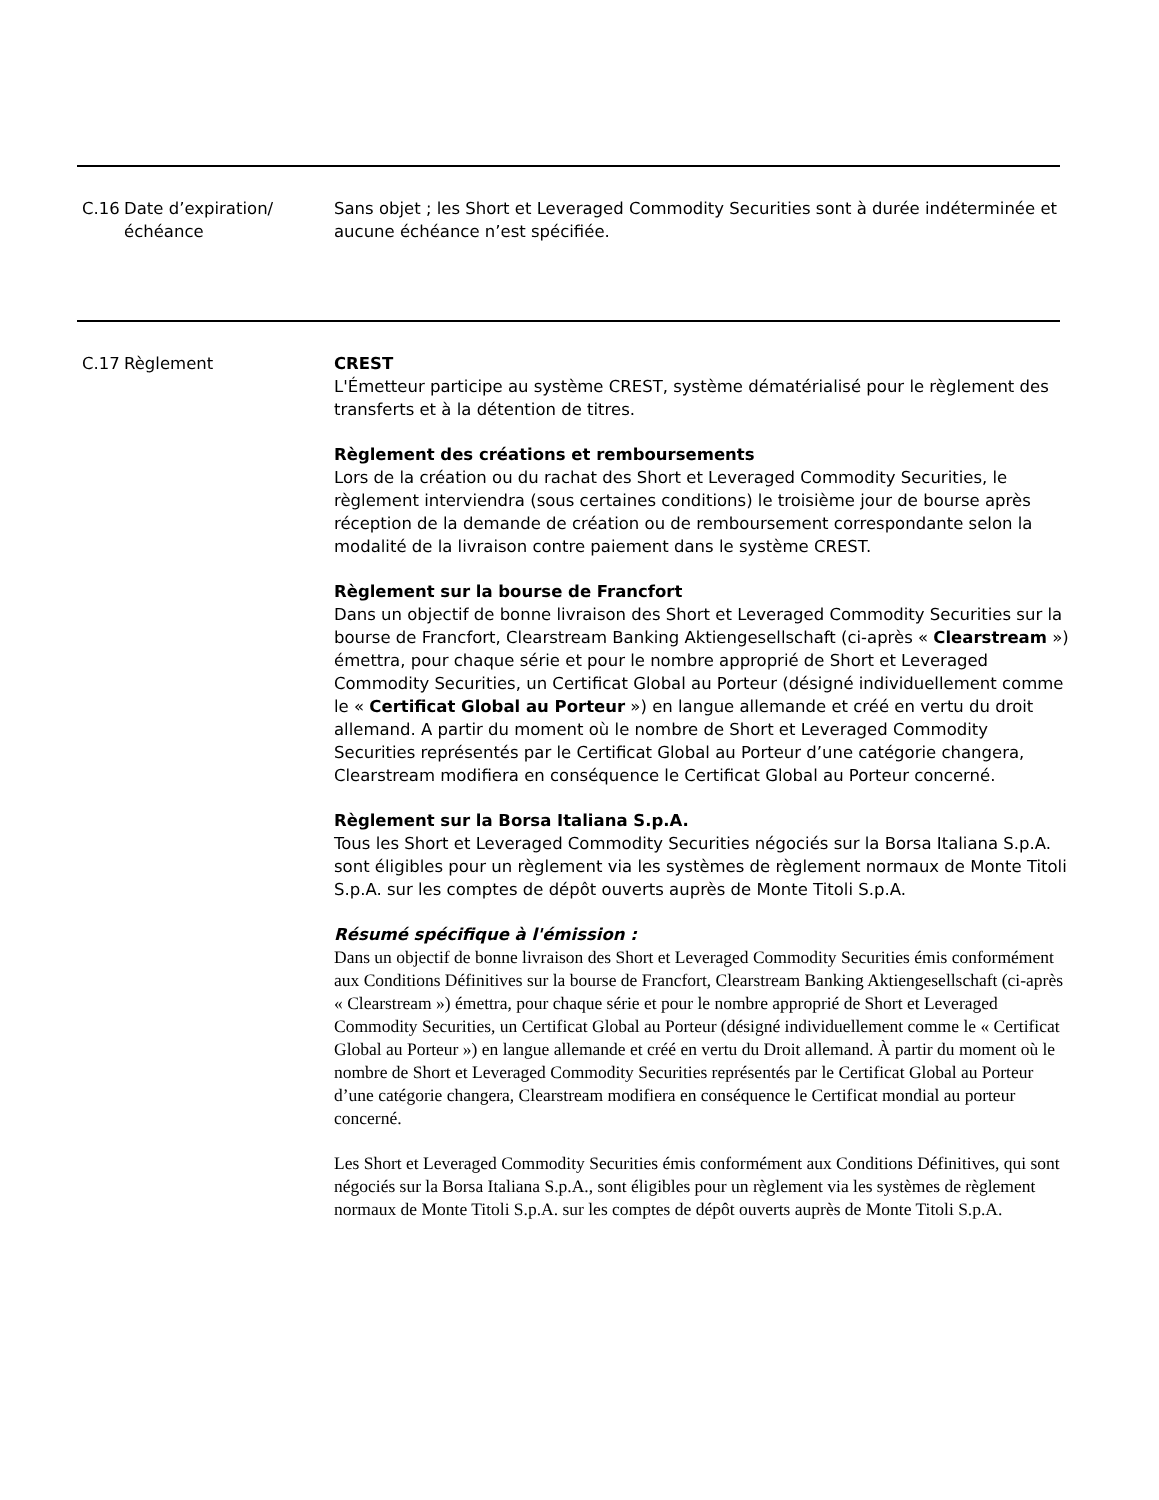C.16 Date d’expiration/échéance
Sans objet ; les Short et Leveraged Commodity Securities sont à durée indéterminée et aucune échéance n’est spécifiée.
C.17 Règlement CREST
L'Émetteur participe au système CREST, système dématérialisé pour le règlement des transferts et à la détention de titres.
Règlement des créations et remboursements
Lors de la création ou du rachat des Short et Leveraged Commodity Securities, le règlement interviendra (sous certaines conditions) le troisième jour de bourse après réception de la demande de création ou de remboursement correspondante selon la modalité de la livraison contre paiement dans le système CREST.
Règlement sur la bourse de Francfort
Dans un objectif de bonne livraison des Short et Leveraged Commodity Securities sur la bourse de Francfort, Clearstream Banking Aktiengesellschaft (ci-après « Clearstream ») émettra, pour chaque série et pour le nombre approprié de Short et Leveraged Commodity Securities, un Certificat Global au Porteur (désigné individuellement comme le « Certificat Global au Porteur ») en langue allemande et créé en vertu du droit allemand. A partir du moment où le nombre de Short et Leveraged Commodity Securities représentés par le Certificat Global au Porteur d’une catégorie changera, Clearstream modifiera en conséquence le Certificat Global au Porteur concerné.
Règlement sur la Borsa Italiana S.p.A.
Tous les Short et Leveraged Commodity Securities négociés sur la Borsa Italiana S.p.A. sont éligibles pour un règlement via les systèmes de règlement normaux de Monte Titoli S.p.A. sur les comptes de dépôt ouverts auprès de Monte Titoli S.p.A.
Résumé spécifique à l'émission :
Dans un objectif de bonne livraison des Short et Leveraged Commodity Securities émis conformément aux Conditions Définitives sur la bourse de Francfort, Clearstream Banking Aktiengesellschaft (ci-après « Clearstream ») émettra, pour chaque série et pour le nombre approprié de Short et Leveraged Commodity Securities, un Certificat Global au Porteur (désigné individuellement comme le « Certificat Global au Porteur ») en langue allemande et créé en vertu du Droit allemand. À partir du moment où le nombre de Short et Leveraged Commodity Securities représentés par le Certificat Global au Porteur d’une catégorie changera, Clearstream modifiera en conséquence le Certificat mondial au porteur concerné.
Les Short et Leveraged Commodity Securities émis conformément aux Conditions Définitives, qui sont négociés sur la Borsa Italiana S.p.A., sont éligibles pour un règlement via les systèmes de règlement normaux de Monte Titoli S.p.A. sur les comptes de dépôt ouverts auprès de Monte Titoli S.p.A.